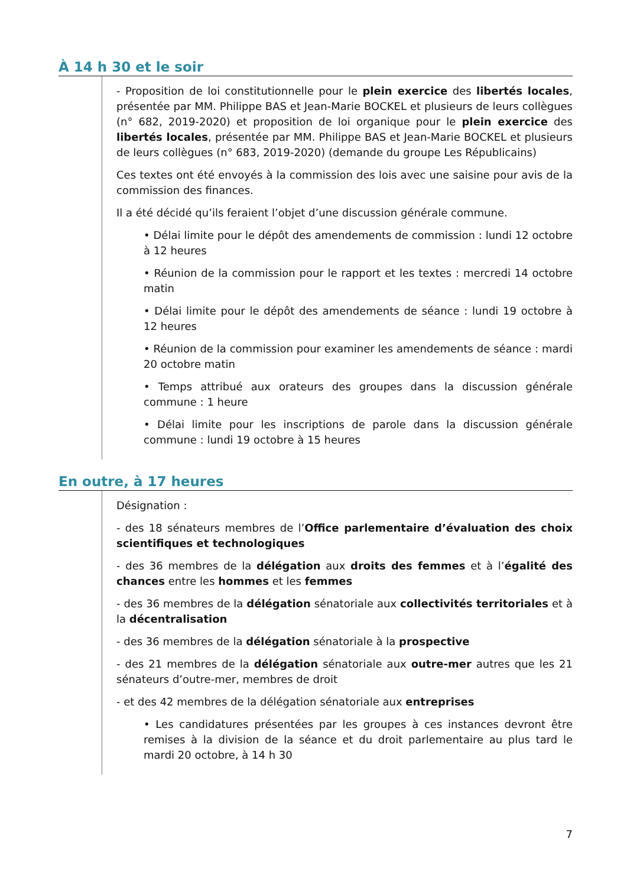À 14 h 30 et le soir
- Proposition de loi constitutionnelle pour le plein exercice des libertés locales, présentée par MM. Philippe BAS et Jean-Marie BOCKEL et plusieurs de leurs collègues (n° 682, 2019-2020) et proposition de loi organique pour le plein exercice des libertés locales, présentée par MM. Philippe BAS et Jean-Marie BOCKEL et plusieurs de leurs collègues (n° 683, 2019-2020) (demande du groupe Les Républicains)
Ces textes ont été envoyés à la commission des lois avec une saisine pour avis de la commission des finances.
Il a été décidé qu’ils feraient l’objet d’une discussion générale commune.
• Délai limite pour le dépôt des amendements de commission : lundi 12 octobre à 12 heures
• Réunion de la commission pour le rapport et les textes : mercredi 14 octobre matin
• Délai limite pour le dépôt des amendements de séance : lundi 19 octobre à 12 heures
• Réunion de la commission pour examiner les amendements de séance : mardi 20 octobre matin
• Temps attribué aux orateurs des groupes dans la discussion générale commune : 1 heure
• Délai limite pour les inscriptions de parole dans la discussion générale commune : lundi 19 octobre à 15 heures
En outre, à 17 heures
Désignation :
- des 18 sénateurs membres de l’Office parlementaire d’évaluation des choix scientifiques et technologiques
- des 36 membres de la délégation aux droits des femmes et à l’égalité des chances entre les hommes et les femmes
- des 36 membres de la délégation sénatoriale aux collectivités territoriales et à la décentralisation
- des 36 membres de la délégation sénatoriale à la prospective
- des 21 membres de la délégation sénatoriale aux outre-mer autres que les 21 sénateurs d’outre-mer, membres de droit
- et des 42 membres de la délégation sénatoriale aux entreprises
• Les candidatures présentées par les groupes à ces instances devront être remises à la division de la séance et du droit parlementaire au plus tard le mardi 20 octobre, à 14 h 30
7